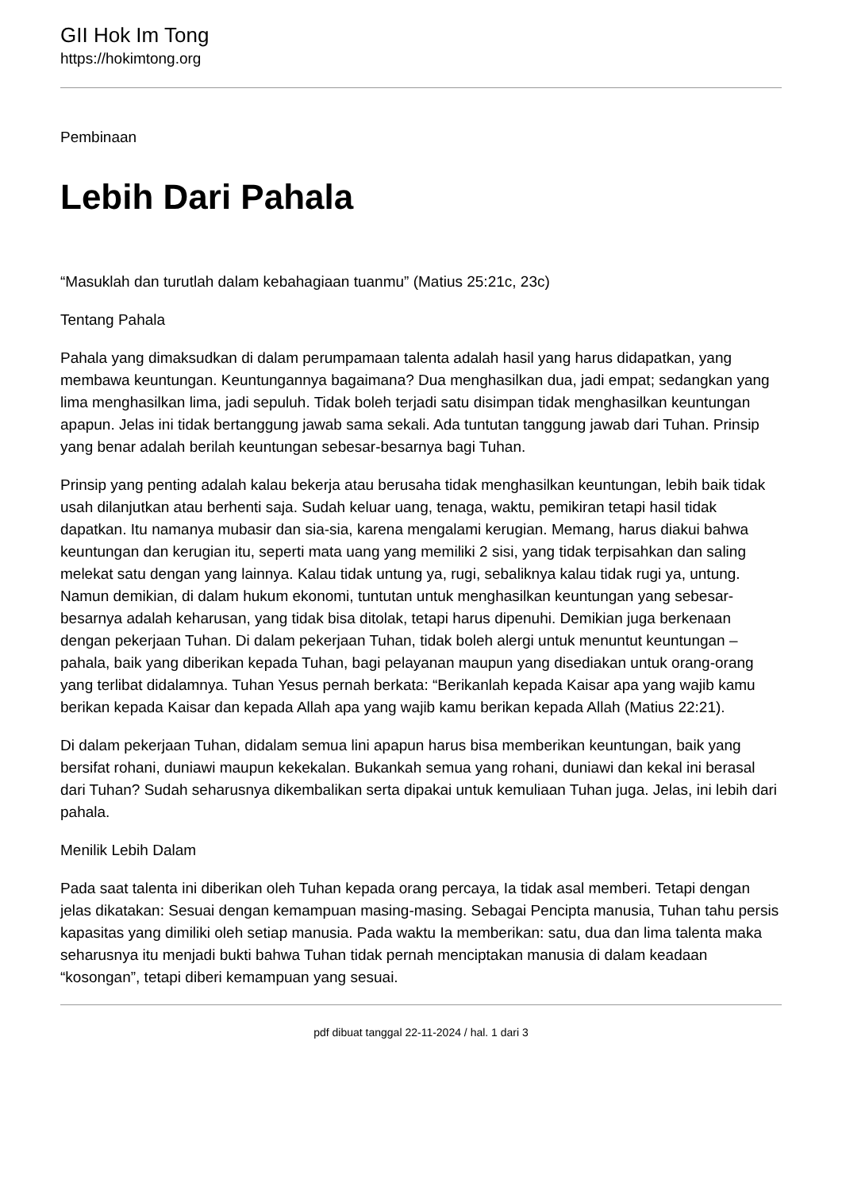GII Hok Im Tong
https://hokimtong.org
Pembinaan
Lebih Dari Pahala
“Masuklah dan turutlah dalam kebahagiaan tuanmu” (Matius 25:21c, 23c)
Tentang Pahala
Pahala yang dimaksudkan di dalam perumpamaan talenta adalah hasil yang harus didapatkan, yang membawa keuntungan. Keuntungannya bagaimana? Dua menghasilkan dua, jadi empat; sedangkan yang lima menghasilkan lima, jadi sepuluh. Tidak boleh terjadi satu disimpan tidak menghasilkan keuntungan apapun. Jelas ini tidak bertanggung jawab sama sekali. Ada tuntutan tanggung jawab dari Tuhan. Prinsip yang benar adalah berilah keuntungan sebesar-besarnya bagi Tuhan.
Prinsip yang penting adalah kalau bekerja atau berusaha tidak menghasilkan keuntungan, lebih baik tidak usah dilanjutkan atau berhenti saja. Sudah keluar uang, tenaga, waktu, pemikiran tetapi hasil tidak dapatkan. Itu namanya mubasir dan sia-sia, karena mengalami kerugian. Memang, harus diakui bahwa keuntungan dan kerugian itu, seperti mata uang yang memiliki 2 sisi, yang tidak terpisahkan dan saling melekat satu dengan yang lainnya. Kalau tidak untung ya, rugi, sebaliknya kalau tidak rugi ya, untung. Namun demikian, di dalam hukum ekonomi, tuntutan untuk menghasilkan keuntungan yang sebesar-besarnya adalah keharusan, yang tidak bisa ditolak, tetapi harus dipenuhi. Demikian juga berkenaan dengan pekerjaan Tuhan. Di dalam pekerjaan Tuhan, tidak boleh alergi untuk menuntut keuntungan – pahala, baik yang diberikan kepada Tuhan, bagi pelayanan maupun yang disediakan untuk orang-orang yang terlibat didalamnya. Tuhan Yesus pernah berkata: “Berikanlah kepada Kaisar apa yang wajib kamu berikan kepada Kaisar dan kepada Allah apa yang wajib kamu berikan kepada Allah (Matius 22:21).
Di dalam pekerjaan Tuhan, didalam semua lini apapun harus bisa memberikan keuntungan, baik yang bersifat rohani, duniawi maupun kekekalan. Bukankah semua yang rohani, duniawi dan kekal ini berasal dari Tuhan? Sudah seharusnya dikembalikan serta dipakai untuk kemuliaan Tuhan juga. Jelas, ini lebih dari pahala.
Menilik Lebih Dalam
Pada saat talenta ini diberikan oleh Tuhan kepada orang percaya, Ia tidak asal memberi. Tetapi dengan jelas dikatakan: Sesuai dengan kemampuan masing-masing. Sebagai Pencipta manusia, Tuhan tahu persis kapasitas yang dimiliki oleh setiap manusia. Pada waktu Ia memberikan: satu, dua dan lima talenta maka seharusnya itu menjadi bukti bahwa Tuhan tidak pernah menciptakan manusia di dalam keadaan “kosongan”, tetapi diberi kemampuan yang sesuai.
pdf dibuat tanggal 22-11-2024 / hal. 1 dari 3